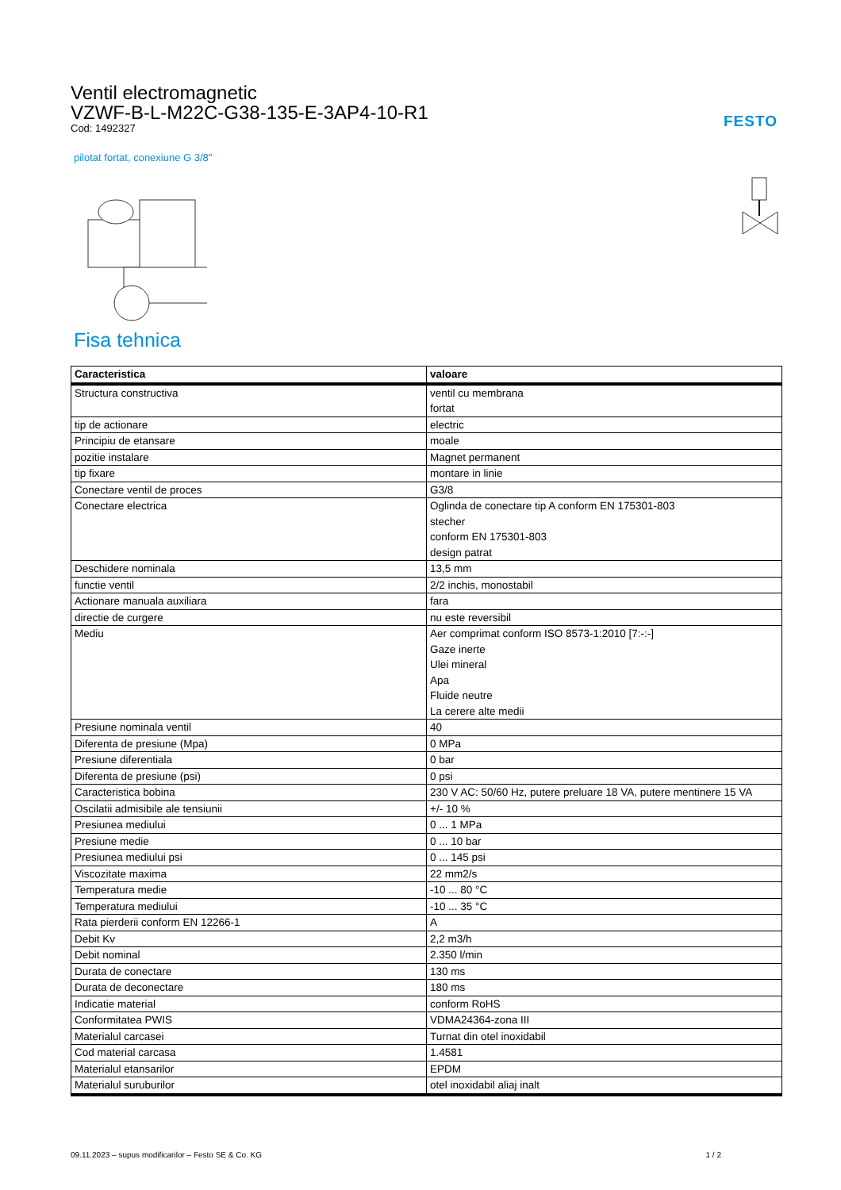FESTO
Ventil electromagnetic
VZWF-B-L-M22C-G38-135-E-3AP4-10-R1
Cod: 1492327
pilotat fortat, conexiune G 3/8"
Fisa tehnica
| Caracteristica | valoare |
| --- | --- |
| Structura constructiva | ventil cu membrana fortat |
| tip de actionare | electric |
| Principiu de etansare | moale |
| pozitie instalare | Magnet permanent |
| tip fixare | montare in linie |
| Conectare ventil de proces | G3/8 |
| Conectare electrica | Oglinda de conectare tip A conform EN 175301-803 stecher conform EN 175301-803 design patrat |
| Deschidere nominala | 13,5 mm |
| functie ventil | 2/2 inchis, monostabil |
| Actionare manuala auxiliara | fara |
| directie de curgere | nu este reversibil |
| Mediu | Aer comprimat conform ISO 8573-1:2010 [7:-:-] Gaze inerte Ulei mineral Apa Fluide neutre La cerere alte medii |
| Presiune nominala ventil | 40 |
| Diferenta de presiune (Mpa) | 0 MPa |
| Presiune diferentiala | 0 bar |
| Diferenta de presiune (psi) | 0 psi |
| Caracteristica bobina | 230 V AC: 50/60 Hz, putere preluare 18 VA, putere mentinere 15 VA |
| Oscilatii admisibile ale tensiunii | +/- 10 % |
| Presiunea mediului | 0 ... 1 MPa |
| Presiune medie | 0 ... 10 bar |
| Presiunea mediului psi | 0 ... 145 psi |
| Viscozitate maxima | 22 mm2/s |
| Temperatura medie | -10 ... 80 °C |
| Temperatura mediului | -10 ... 35 °C |
| Rata pierderii conform EN 12266-1 | A |
| Debit Kv | 2,2 m3/h |
| Debit nominal | 2.350 l/min |
| Durata de conectare | 130 ms |
| Durata de deconectare | 180 ms |
| Indicatie material | conform RoHS |
| Conformitatea PWIS | VDMA24364-zona III |
| Materialul carcasei | Turnat din otel inoxidabil |
| Cod material carcasa | 1.4581 |
| Materialul etansarilor | EPDM |
| Materialul suruburilor | otel inoxidabil aliaj inalt |
09.11.2023 – supus modificarilor – Festo SE & Co. KG 1 / 2